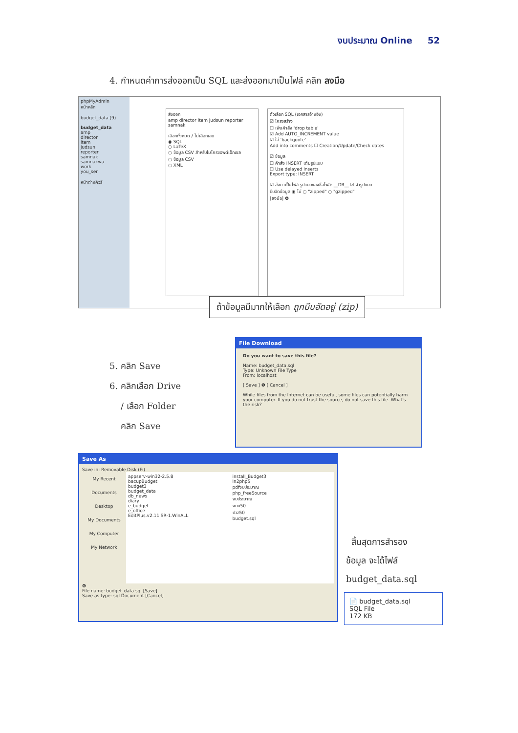งบประมาณ Online 52
4. กำหนดค่าการส่งออกเป็น SQL และส่งออกมาเป็นไฟล์ คลิก ลงมือ
phpMyAdmin
หน้าหลัก
budget_data (9)
budget_data
amp
director
item
judsun
reporter
samnak
samnakwa
work
you_ser
หน้าต่างคิวรี
ส่งออก
amp director item judsun reporter samnak
เลือกทั้งหมด / ไม่เลือกเลย
◉ SQL
○ LaTeX
○ ข้อมูล CSV สำหรับไมโครซอฟต์เอ็กเซล
○ ข้อมูล CSV
○ XML
ตัวเลือก SQL (เอกสารอ้างอิง)
☑ โครงสร้าง
☐ เพิ่มคำสั่ง 'drop table'
☑ Add AUTO_INCREMENT value
☑ ใส่ 'backquote'
Add into comments ☐ Creation/Update/Check dates
☑ ข้อมูล
☐ คำสั่ง INSERT เต็มรูปแบบ
☐ Use delayed inserts
Export type: INSERT
☑ ส่งมาเป็นไฟล์ รูปแบบของชื่อไฟล์: __DB__ ☑ จำรูปแบบ
บีบอัดข้อมูล ◉ ไม่ ○ "zipped" ○ "gzipped"
[ลงมือ] ❹
ถ้าข้อมูลมีมากให้เลือก ถูกบีบอัดอยู่ (zip)
5. คลิก Save
6. คลิกเลือก Drive
/ เลือก Folder
คลิก Save
File Download
Do you want to save this file?
Name: budget_data.sql
Type: Unknown File Type
From: localhost
[ Save ] ❺ [ Cancel ]
While files from the Internet can be useful, some files can potentially harm your computer. If you do not trust the source, do not save this file. What's the risk?
Save As
Save in: Removable Disk (F:)
My Recent Documents
Desktop
My Documents
My Computer
My Network
appserv-win32-2.5.8
bacupBudget
budget3
budget_data
db_news
diary
e_budget
e_office
EditPlus.v2.11.SR-1.WinALL
install_Budget3
ln2php5
pdfงบประมาณ
php_freeSource
งบประมาณ
งบม50
ปวส50
budget.sql
❻
File name: budget_data.sql [Save]
Save as type: sql Document [Cancel]
สิ้นสุดการสำรอง
ข้อมูล จะได้ไฟล์
budget_data.sql
📄 budget_data.sql
SQL File
172 KB